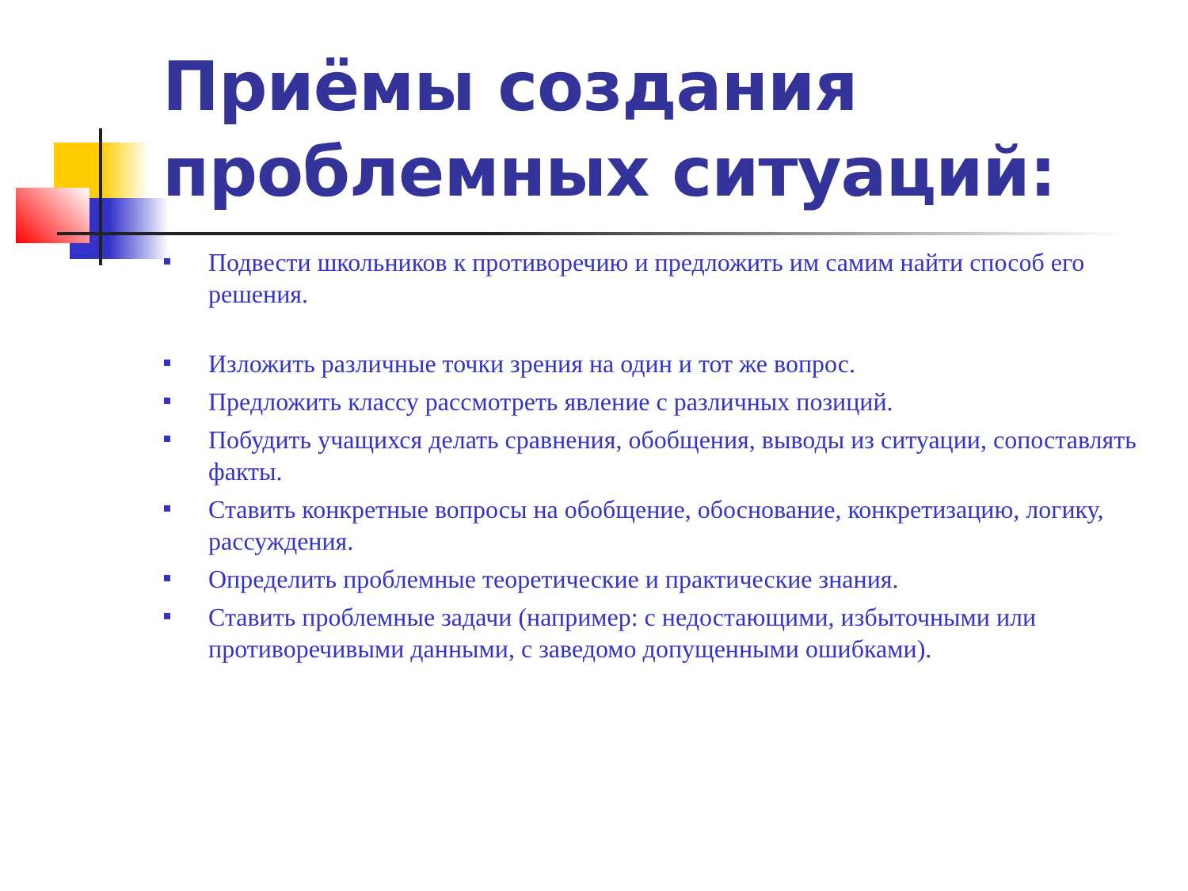Приёмы создания проблемных ситуаций:
Подвести школьников к противоречию и предложить им самим найти способ его решения.
Изложить различные точки зрения на один и тот же вопрос.
Предложить классу рассмотреть явление с различных позиций.
Побудить учащихся делать сравнения, обобщения, выводы из ситуации, сопоставлять факты.
Ставить конкретные вопросы на обобщение, обоснование, конкретизацию, логику, рассуждения.
Определить проблемные теоретические и практические знания.
Ставить проблемные задачи (например: с недостающими, избыточными или противоречивыми данными, с заведомо допущенными ошибками).